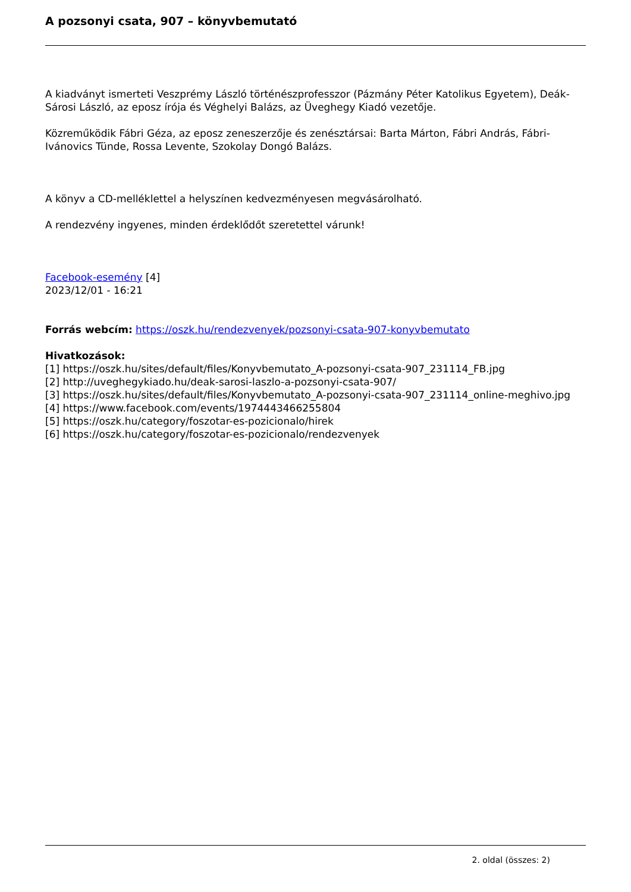A pozsonyi csata, 907 – könyvbemutató
A kiadványt ismerteti Veszprémy László történészprofesszor (Pázmány Péter Katolikus Egyetem), Deák-Sárosi László, az eposz írója és Véghelyi Balázs, az Üveghegy Kiadó vezetője.
Közreműködik Fábri Géza, az eposz zeneszerzője és zenésztársai: Barta Márton, Fábri András, Fábri-Ivánovics Tünde, Rossa Levente, Szokolay Dongó Balázs.
A könyv a CD-melléklettel a helyszínen kedvezményesen megvásárolható.
A rendezvény ingyenes, minden érdeklődőt szeretettel várunk!
Facebook-esemény [4]
2023/12/01 - 16:21
Forrás webcím: https://oszk.hu/rendezvenyek/pozsonyi-csata-907-konyvbemutato
Hivatkozások:
[1] https://oszk.hu/sites/default/files/Konyvbemutato_A-pozsonyi-csata-907_231114_FB.jpg
[2] http://uveghegykiado.hu/deak-sarosi-laszlo-a-pozsonyi-csata-907/
[3] https://oszk.hu/sites/default/files/Konyvbemutato_A-pozsonyi-csata-907_231114_online-meghivo.jpg
[4] https://www.facebook.com/events/1974443466255804
[5] https://oszk.hu/category/foszotar-es-pozicionalo/hirek
[6] https://oszk.hu/category/foszotar-es-pozicionalo/rendezvenyek
2. oldal (összes: 2)